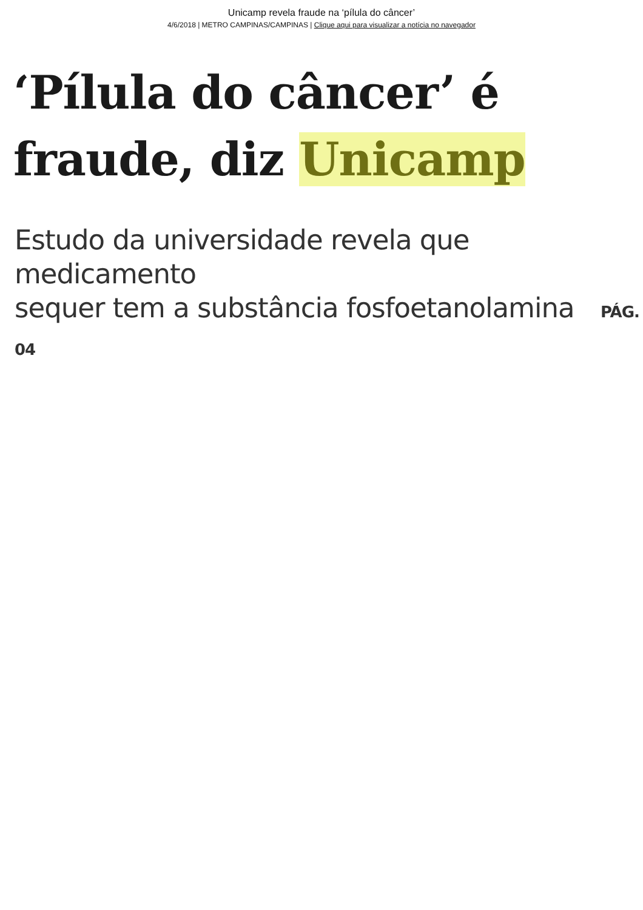Unicamp revela fraude na ‘pílula do câncer’
4/6/2018 | METRO CAMPINAS/CAMPINAS | Clique aqui para visualizar a notícia no navegador
‘Pílula do câncer’ é
fraude, diz Unicamp
Estudo da universidade revela que medicamento
sequer tem a substância fosfoetanolamina PÁG. 04